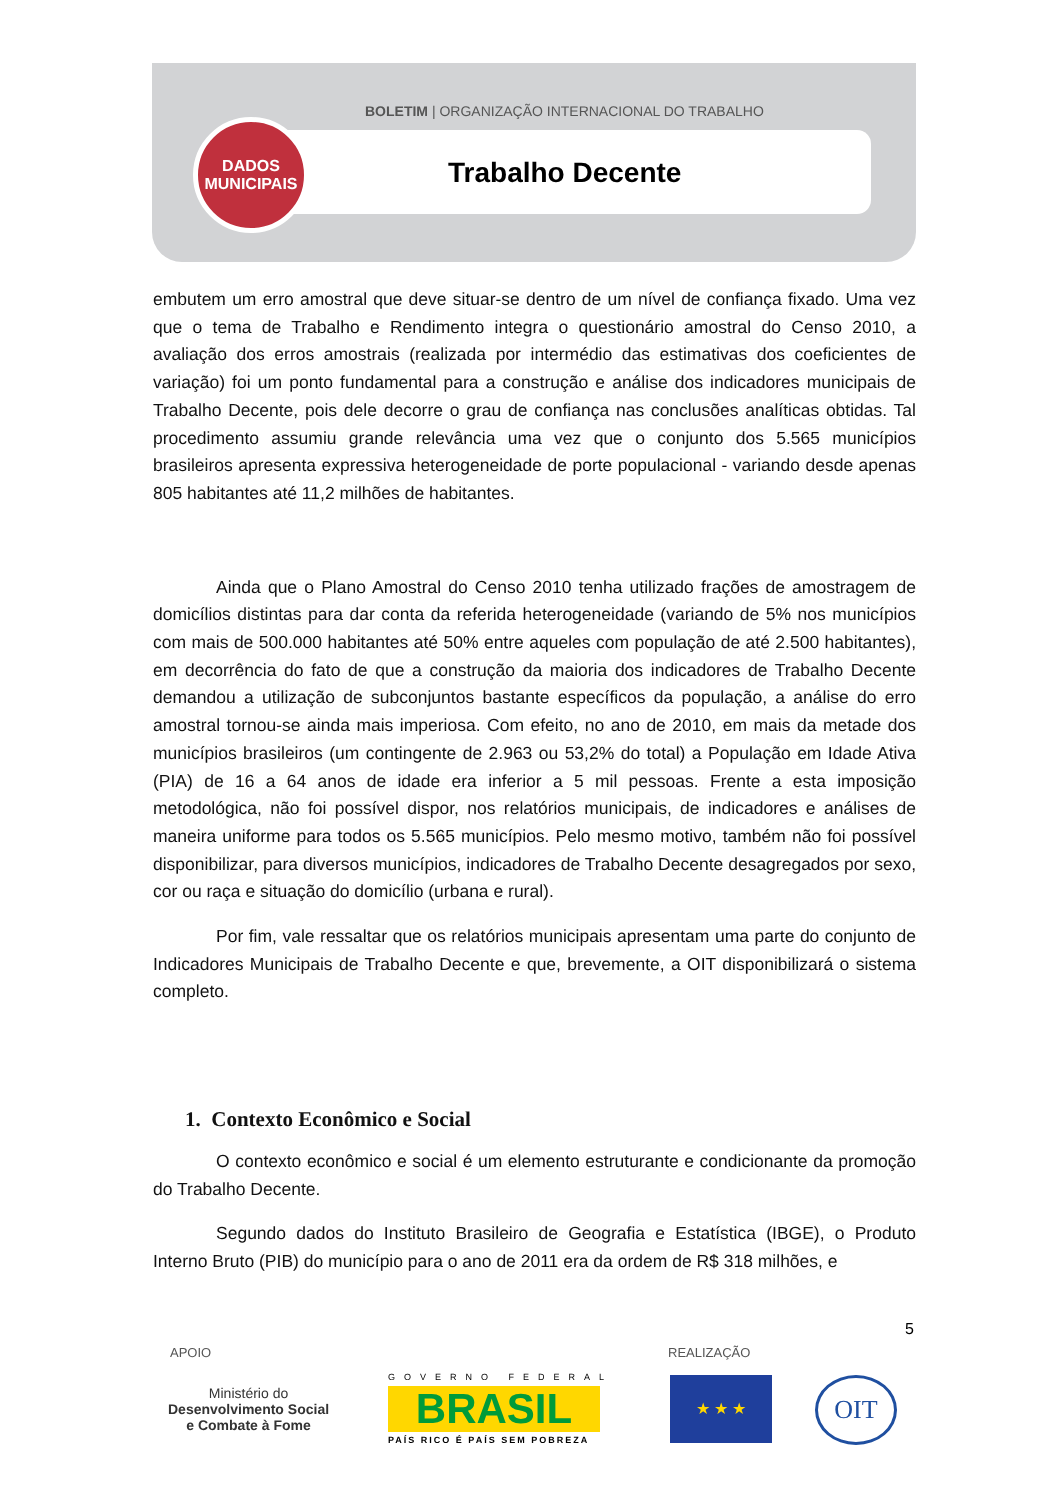BOLETIM | ORGANIZAÇÃO INTERNACIONAL DO TRABALHO
DADOS
MUNICIPAIS
Trabalho Decente
embutem um erro amostral que deve situar-se dentro de um nível de confiança fixado. Uma vez que o tema de Trabalho e Rendimento integra o questionário amostral do Censo 2010, a avaliação dos erros amostrais (realizada por intermédio das estimativas dos coeficientes de variação) foi um ponto fundamental para a construção e análise dos indicadores municipais de Trabalho Decente, pois dele decorre o grau de confiança nas conclusões analíticas obtidas. Tal procedimento assumiu grande relevância uma vez que o conjunto dos 5.565 municípios brasileiros apresenta expressiva heterogeneidade de porte populacional - variando desde apenas 805 habitantes até 11,2 milhões de habitantes.
Ainda que o Plano Amostral do Censo 2010 tenha utilizado frações de amostragem de domicílios distintas para dar conta da referida heterogeneidade (variando de 5% nos municípios com mais de 500.000 habitantes até 50% entre aqueles com população de até 2.500 habitantes), em decorrência do fato de que a construção da maioria dos indicadores de Trabalho Decente demandou a utilização de subconjuntos bastante específicos da população, a análise do erro amostral tornou-se ainda mais imperiosa. Com efeito, no ano de 2010, em mais da metade dos municípios brasileiros (um contingente de 2.963 ou 53,2% do total) a População em Idade Ativa (PIA) de 16 a 64 anos de idade era inferior a 5 mil pessoas. Frente a esta imposição metodológica, não foi possível dispor, nos relatórios municipais, de indicadores e análises de maneira uniforme para todos os 5.565 municípios. Pelo mesmo motivo, também não foi possível disponibilizar, para diversos municípios, indicadores de Trabalho Decente desagregados por sexo, cor ou raça e situação do domicílio (urbana e rural).
Por fim, vale ressaltar que os relatórios municipais apresentam uma parte do conjunto de Indicadores Municipais de Trabalho Decente e que, brevemente, a OIT disponibilizará o sistema completo.
1. Contexto Econômico e Social
O contexto econômico e social é um elemento estruturante e condicionante da promoção do Trabalho Decente.
Segundo dados do Instituto Brasileiro de Geografia e Estatística (IBGE), o Produto Interno Bruto (PIB) do município para o ano de 2011 era da ordem de R$ 318 milhões, e
5
APOIO REALIZAÇÃO
Ministério do
Desenvolvimento Social
e Combate à Fome
GOVERNO FEDERAL
BRASIL
PAÍS RICO É PAÍS SEM POBREZA
★ ★ ★ OIT